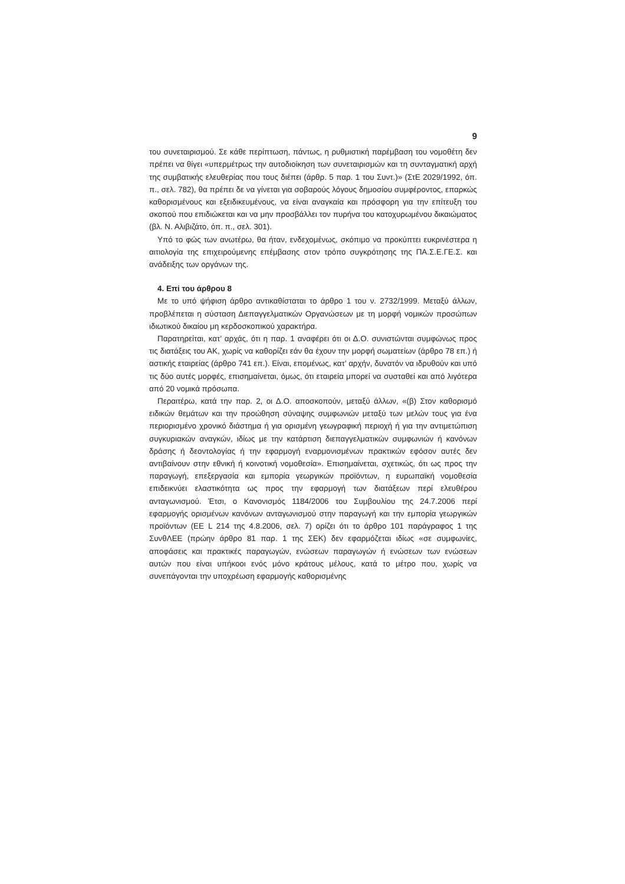9
του συνεταιρισμού. Σε κάθε περίπτωση, πάντως, η ρυθμιστική παρέμβαση του νομοθέτη δεν πρέπει να θίγει «υπερμέτρως την αυτοδιοίκηση των συνεταιρισμών και τη συνταγματική αρχή της συμβατικής ελευθερίας που τους διέπει (άρθρ. 5 παρ. 1 του Συντ.)» (ΣτΕ 2029/1992, όπ. π., σελ. 782), θα πρέπει δε να γίνεται για σοβαρούς λόγους δημοσίου συμφέροντος, επαρκώς καθορισμένους και εξειδικευμένους, να είναι αναγκαία και πρόσφορη για την επίτευξη του σκοπού που επιδιώκεται και να μην προσβάλλει τον πυρήνα του κατοχυρωμένου δικαιώματος (βλ. Ν. Αλιβιζάτο, όπ. π., σελ. 301).
Υπό το φώς των ανωτέρω, θα ήταν, ενδεχομένως, σκόπιμο να προκύπτει ευκρινέστερα η αιτιολογία της επιχειρούμενης επέμβασης στον τρόπο συγκρότησης της ΠΑ.Σ.Ε.ΓΕ.Σ. και ανάδειξης των οργάνων της.
4. Επί του άρθρου 8
Με το υπό ψήφιση άρθρο αντικαθίσταται το άρθρο 1 του ν. 2732/1999. Μεταξύ άλλων, προβλέπεται η σύσταση Διεπαγγελματικών Οργανώσεων με τη μορφή νομικών προσώπων ιδιωτικού δικαίου μη κερδοσκοπικού χαρακτήρα.
Παρατηρείται, κατ’ αρχάς, ότι η παρ. 1 αναφέρει ότι οι Δ.Ο. συνιστώνται συμφώνως προς τις διατάξεις του ΑΚ, χωρίς να καθορίζει εάν θα έχουν την μορφή σωματείων (άρθρο 78 επ.) ή αστικής εταιρείας (άρθρο 741 επ.). Είναι, επομένως, κατ’ αρχήν, δυνατόν να ιδρυθούν και υπό τις δύο αυτές μορφές, επισημαίνεται, όμως, ότι εταιρεία μπορεί να συσταθεί και από λιγότερα από 20 νομικά πρόσωπα.
Περαιτέρω, κατά την παρ. 2, οι Δ.Ο. αποσκοπούν, μεταξύ άλλων, «(β) Στον καθορισμό ειδικών θεμάτων και την προώθηση σύναψης συμφωνιών μεταξύ των μελών τους για ένα περιορισμένο χρονικό διάστημα ή για ορισμένη γεωγραφική περιοχή ή για την αντιμετώπιση συγκυριακών αναγκών, ιδίως με την κατάρτιση διεπαγγελματικών συμφωνιών ή κανόνων δράσης ή δεοντολογίας ή την εφαρμογή εναρμονισμένων πρακτικών εφόσον αυτές δεν αντιβαίνουν στην εθνική ή κοινοτική νομοθεσία». Επισημαίνεται, σχετικώς, ότι ως προς την παραγωγή, επεξεργασία και εμπορία γεωργικών προϊόντων, η ευρωπαϊκή νομοθεσία επιδεικνύει ελαστικότητα ως προς την εφαρμογή των διατάξεων περί ελευθέρου ανταγωνισμού. Έτσι, ο Κανονισμός 1184/2006 του Συμβουλίου της 24.7.2006 περί εφαρμογής ορισμένων κανόνων ανταγωνισμού στην παραγωγή και την εμπορία γεωργικών προϊόντων (ΕΕ L 214 της 4.8.2006, σελ. 7) ορίζει ότι το άρθρο 101 παράγραφος 1 της ΣυνθΛΕΕ (πρώην άρθρο 81 παρ. 1 της ΣΕΚ) δεν εφαρμόζεται ιδίως «σε συμφωνίες, αποφάσεις και πρακτικές παραγωγών, ενώσεων παραγωγών ή ενώσεων των ενώσεων αυτών που είναι υπήκοοι ενός μόνο κράτους μέλους, κατά το μέτρο που, χωρίς να συνεπάγονται την υποχρέωση εφαρμογής καθορισμένης